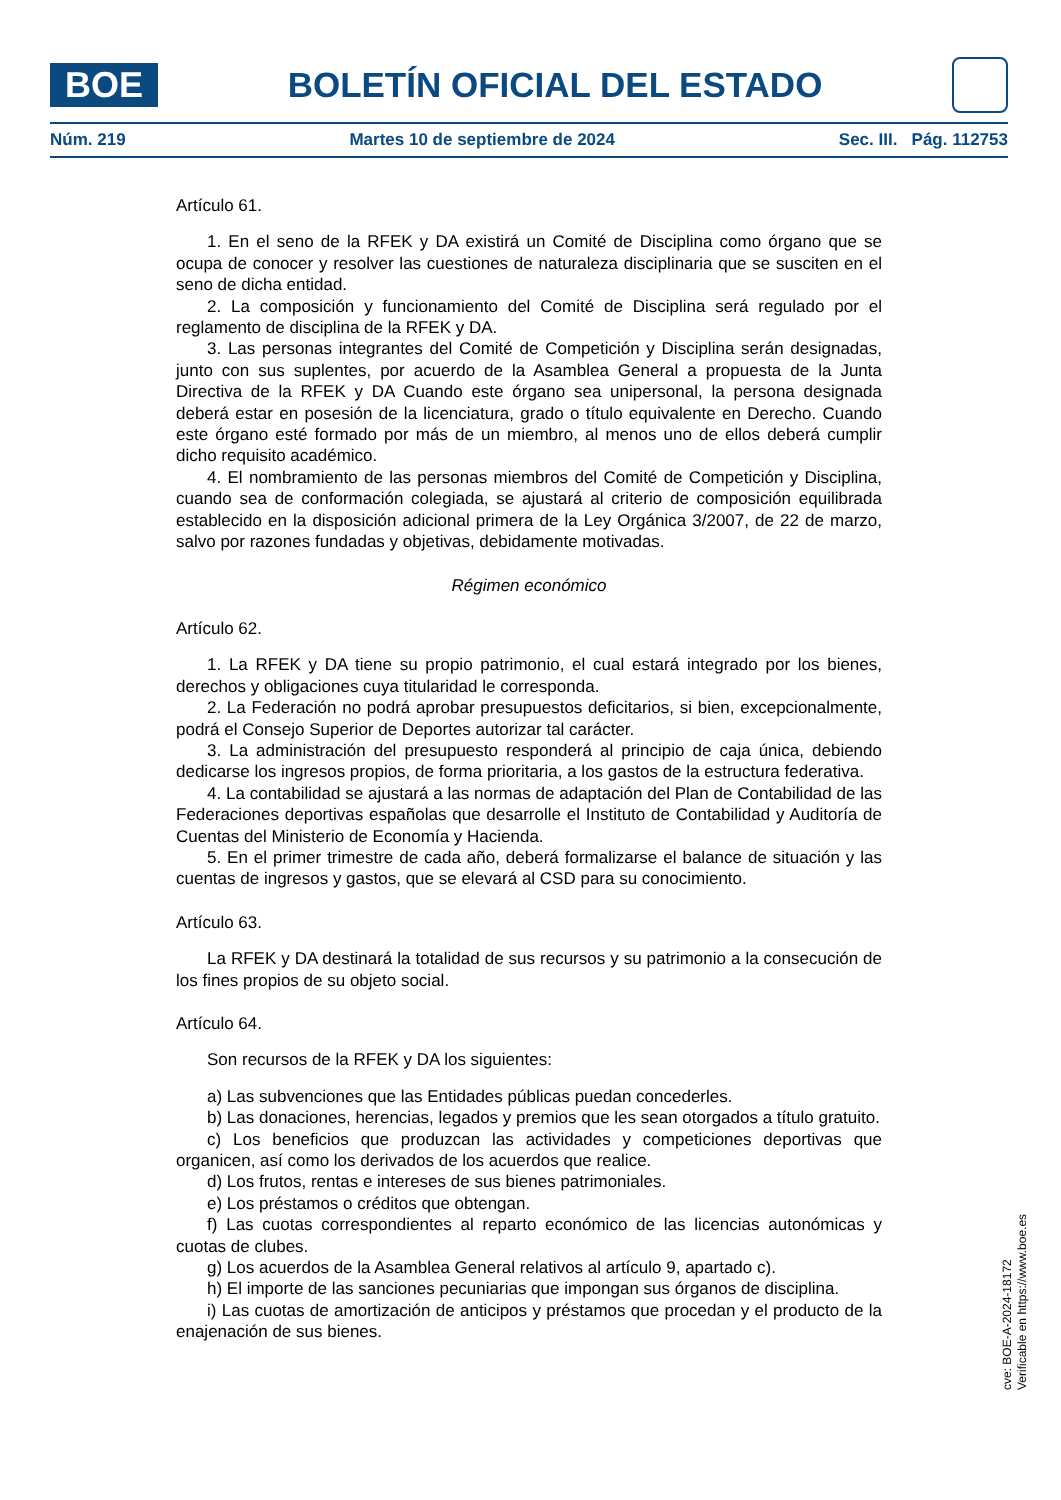BOE
BOLETÍN OFICIAL DEL ESTADO
Núm. 219 Martes 10 de septiembre de 2024 Sec. III. Pág. 112753
Artículo 61.
1. En el seno de la RFEK y DA existirá un Comité de Disciplina como órgano que se ocupa de conocer y resolver las cuestiones de naturaleza disciplinaria que se susciten en el seno de dicha entidad.
2. La composición y funcionamiento del Comité de Disciplina será regulado por el reglamento de disciplina de la RFEK y DA.
3. Las personas integrantes del Comité de Competición y Disciplina serán designadas, junto con sus suplentes, por acuerdo de la Asamblea General a propuesta de la Junta Directiva de la RFEK y DA Cuando este órgano sea unipersonal, la persona designada deberá estar en posesión de la licenciatura, grado o título equivalente en Derecho. Cuando este órgano esté formado por más de un miembro, al menos uno de ellos deberá cumplir dicho requisito académico.
4. El nombramiento de las personas miembros del Comité de Competición y Disciplina, cuando sea de conformación colegiada, se ajustará al criterio de composición equilibrada establecido en la disposición adicional primera de la Ley Orgánica 3/2007, de 22 de marzo, salvo por razones fundadas y objetivas, debidamente motivadas.
Régimen económico
Artículo 62.
1. La RFEK y DA tiene su propio patrimonio, el cual estará integrado por los bienes, derechos y obligaciones cuya titularidad le corresponda.
2. La Federación no podrá aprobar presupuestos deficitarios, si bien, excepcionalmente, podrá el Consejo Superior de Deportes autorizar tal carácter.
3. La administración del presupuesto responderá al principio de caja única, debiendo dedicarse los ingresos propios, de forma prioritaria, a los gastos de la estructura federativa.
4. La contabilidad se ajustará a las normas de adaptación del Plan de Contabilidad de las Federaciones deportivas españolas que desarrolle el Instituto de Contabilidad y Auditoría de Cuentas del Ministerio de Economía y Hacienda.
5. En el primer trimestre de cada año, deberá formalizarse el balance de situación y las cuentas de ingresos y gastos, que se elevará al CSD para su conocimiento.
Artículo 63.
La RFEK y DA destinará la totalidad de sus recursos y su patrimonio a la consecución de los fines propios de su objeto social.
Artículo 64.
Son recursos de la RFEK y DA los siguientes:
a) Las subvenciones que las Entidades públicas puedan concederles.
b) Las donaciones, herencias, legados y premios que les sean otorgados a título gratuito.
c) Los beneficios que produzcan las actividades y competiciones deportivas que organicen, así como los derivados de los acuerdos que realice.
d) Los frutos, rentas e intereses de sus bienes patrimoniales.
e) Los préstamos o créditos que obtengan.
f) Las cuotas correspondientes al reparto económico de las licencias autonómicas y cuotas de clubes.
g) Los acuerdos de la Asamblea General relativos al artículo 9, apartado c).
h) El importe de las sanciones pecuniarias que impongan sus órganos de disciplina.
i) Las cuotas de amortización de anticipos y préstamos que procedan y el producto de la enajenación de sus bienes.
cve: BOE-A-2024-18172
Verificable en https://www.boe.es